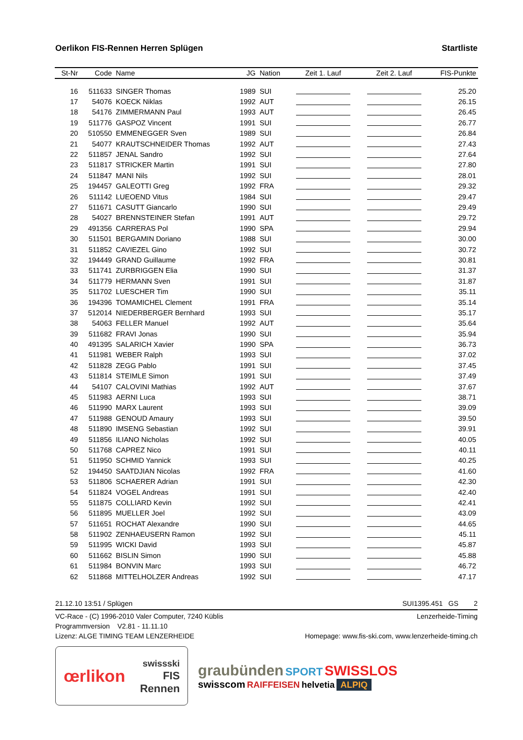Oerlikon FIS-Rennen Herren Splügen Startliste
| St-Nr | Code | Name | JG | Nation | Zeit 1. Lauf | Zeit 2. Lauf | FIS-Punkte |
| --- | --- | --- | --- | --- | --- | --- | --- |
| 16 | 511633 | SINGER Thomas | 1989 | SUI | | | 25.20 |
| 17 | 54076 | KOECK Niklas | 1992 | AUT | | | 26.15 |
| 18 | 54176 | ZIMMERMANN Paul | 1993 | AUT | | | 26.45 |
| 19 | 511776 | GASPOZ Vincent | 1991 | SUI | | | 26.77 |
| 20 | 510550 | EMMENEGGER Sven | 1989 | SUI | | | 26.84 |
| 21 | 54077 | KRAUTSCHNEIDER Thomas | 1992 | AUT | | | 27.43 |
| 22 | 511857 | JENAL Sandro | 1992 | SUI | | | 27.64 |
| 23 | 511817 | STRICKER Martin | 1991 | SUI | | | 27.80 |
| 24 | 511847 | MANI Nils | 1992 | SUI | | | 28.01 |
| 25 | 194457 | GALEOTTI Greg | 1992 | FRA | | | 29.32 |
| 26 | 511142 | LUEOEND Vitus | 1984 | SUI | | | 29.47 |
| 27 | 511671 | CASUTT Giancarlo | 1990 | SUI | | | 29.49 |
| 28 | 54027 | BRENNSTEINER Stefan | 1991 | AUT | | | 29.72 |
| 29 | 491356 | CARRERAS Pol | 1990 | SPA | | | 29.94 |
| 30 | 511501 | BERGAMIN Doriano | 1988 | SUI | | | 30.00 |
| 31 | 511852 | CAVIEZEL Gino | 1992 | SUI | | | 30.72 |
| 32 | 194449 | GRAND Guillaume | 1992 | FRA | | | 30.81 |
| 33 | 511741 | ZURBRIGGEN Elia | 1990 | SUI | | | 31.37 |
| 34 | 511779 | HERMANN Sven | 1991 | SUI | | | 31.87 |
| 35 | 511702 | LUESCHER Tim | 1990 | SUI | | | 35.11 |
| 36 | 194396 | TOMAMICHEL Clement | 1991 | FRA | | | 35.14 |
| 37 | 512014 | NIEDERBERGER Bernhard | 1993 | SUI | | | 35.17 |
| 38 | 54063 | FELLER Manuel | 1992 | AUT | | | 35.64 |
| 39 | 511682 | FRAVI Jonas | 1990 | SUI | | | 35.94 |
| 40 | 491395 | SALARICH Xavier | 1990 | SPA | | | 36.73 |
| 41 | 511981 | WEBER Ralph | 1993 | SUI | | | 37.02 |
| 42 | 511828 | ZEGG Pablo | 1991 | SUI | | | 37.45 |
| 43 | 511814 | STEIMLE Simon | 1991 | SUI | | | 37.49 |
| 44 | 54107 | CALOVINI Mathias | 1992 | AUT | | | 37.67 |
| 45 | 511983 | AERNI Luca | 1993 | SUI | | | 38.71 |
| 46 | 511990 | MARX Laurent | 1993 | SUI | | | 39.09 |
| 47 | 511988 | GENOUD Amaury | 1993 | SUI | | | 39.50 |
| 48 | 511890 | IMSENG Sebastian | 1992 | SUI | | | 39.91 |
| 49 | 511856 | ILIANO Nicholas | 1992 | SUI | | | 40.05 |
| 50 | 511768 | CAPREZ Nico | 1991 | SUI | | | 40.11 |
| 51 | 511950 | SCHMID Yannick | 1993 | SUI | | | 40.25 |
| 52 | 194450 | SAATDJIAN Nicolas | 1992 | FRA | | | 41.60 |
| 53 | 511806 | SCHAERER Adrian | 1991 | SUI | | | 42.30 |
| 54 | 511824 | VOGEL Andreas | 1991 | SUI | | | 42.40 |
| 55 | 511875 | COLLIARD Kevin | 1992 | SUI | | | 42.41 |
| 56 | 511895 | MUELLER Joel | 1992 | SUI | | | 43.09 |
| 57 | 511651 | ROCHAT Alexandre | 1990 | SUI | | | 44.65 |
| 58 | 511902 | ZENHAEUSERN Ramon | 1992 | SUI | | | 45.11 |
| 59 | 511995 | WICKI David | 1993 | SUI | | | 45.87 |
| 60 | 511662 | BISLIN Simon | 1990 | SUI | | | 45.88 |
| 61 | 511984 | BONVIN Marc | 1993 | SUI | | | 46.72 |
| 62 | 511868 | MITTELHOLZER Andreas | 1992 | SUI | | | 47.17 |
21.12.10 13:51 / Splügen SUI1395.451 GS 2
VC-Race - (C) 1996-2010 Valer Computer, 7240 Küblis Lenzerheide-Timing
Programmversion V2.81 - 11.11.10
Lizenz: ALGE TIMING TEAM LENZERHEIDE Homepage: www.fis-ski.com, www.lenzerheide-timing.ch
œrlikon swissski
FIS
Rennen
graubünden SPORT SWISSLOS
swisscom RAIFFEISEN helvetia ALPIQ